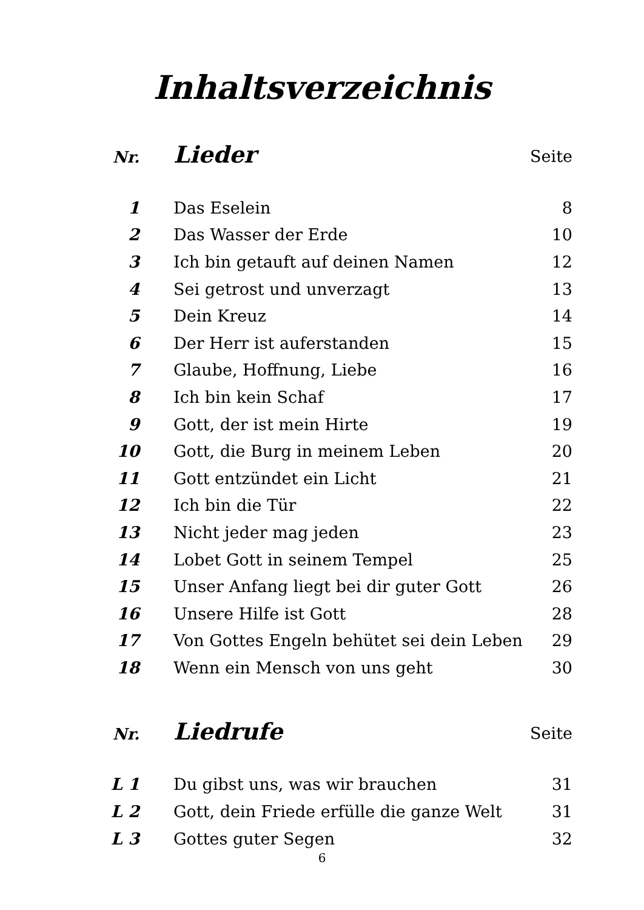Inhaltsverzeichnis
| Nr. | Lieder | Seite |
| --- | --- | --- |
| 1 | Das Eselein | 8 |
| 2 | Das Wasser der Erde | 10 |
| 3 | Ich bin getauft auf deinen Namen | 12 |
| 4 | Sei getrost und unverzagt | 13 |
| 5 | Dein Kreuz | 14 |
| 6 | Der Herr ist auferstanden | 15 |
| 7 | Glaube, Hoffnung, Liebe | 16 |
| 8 | Ich bin kein Schaf | 17 |
| 9 | Gott, der ist mein Hirte | 19 |
| 10 | Gott, die Burg in meinem Leben | 20 |
| 11 | Gott entzündet ein Licht | 21 |
| 12 | Ich bin die Tür | 22 |
| 13 | Nicht jeder mag jeden | 23 |
| 14 | Lobet Gott in seinem Tempel | 25 |
| 15 | Unser Anfang liegt bei dir guter Gott | 26 |
| 16 | Unsere Hilfe ist Gott | 28 |
| 17 | Von Gottes Engeln behütet sei dein Leben | 29 |
| 18 | Wenn ein Mensch von uns geht | 30 |
| Nr. | Liedrufe | Seite |
| L 1 | Du gibst uns, was wir brauchen | 31 |
| L 2 | Gott, dein Friede erfülle die ganze Welt | 31 |
| L 3 | Gottes guter Segen | 32 |
6